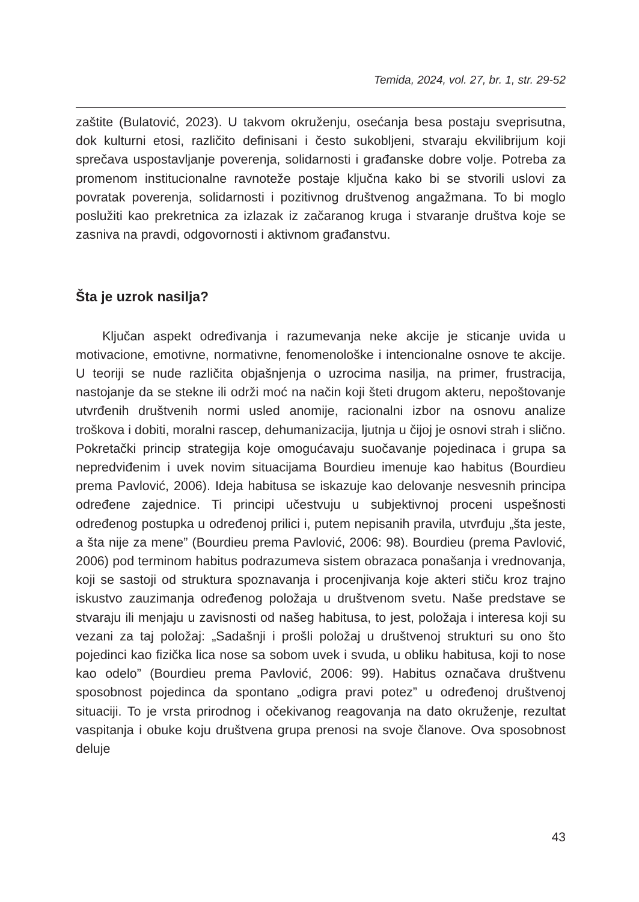Temida, 2024, vol. 27, br. 1, str. 29-52
zaštite (Bulatović, 2023). U takvom okruženju, osećanja besa postaju sveprisutna, dok kulturni etosi, različito definisani i često sukobljeni, stvaraju ekvilibrijum koji sprečava uspostavljanje poverenja, solidarnosti i građanske dobre volje. Potreba za promenom institucionalne ravnoteže postaje ključna kako bi se stvorili uslovi za povratak poverenja, solidarnosti i pozitivnog društvenog angažmana. To bi moglo poslužiti kao prekretnica za izlazak iz začaranog kruga i stvaranje društva koje se zasniva na pravdi, odgovornosti i aktivnom građanstvu.
Šta je uzrok nasilja?
Ključan aspekt određivanja i razumevanja neke akcije je sticanje uvida u motivacione, emotivne, normativne, fenomenološke i intencionalne osnove te akcije. U teoriji se nude različita objašnjenja o uzrocima nasilja, na primer, frustracija, nastojanje da se stekne ili održi moć na način koji šteti drugom akteru, nepoštovanje utvrđenih društvenih normi usled anomije, racionalni izbor na osnovu analize troškova i dobiti, moralni rascep, dehumanizacija, ljutnja u čijoj je osnovi strah i slično. Pokretački princip strategija koje omogućavaju suočavanje pojedinaca i grupa sa nepredviđenim i uvek novim situacijama Bourdieu imenuje kao habitus (Bourdieu prema Pavlović, 2006). Ideja habitusa se iskazuje kao delovanje nesvesnih principa određene zajednice. Ti principi učestvuju u subjektivnoj proceni uspešnosti određenog postupka u određenoj prilici i, putem nepisanih pravila, utvrđuju „šta jeste, a šta nije za mene” (Bourdieu prema Pavlović, 2006: 98). Bourdieu (prema Pavlović, 2006) pod terminom habitus podrazumeva sistem obrazaca ponašanja i vrednovanja, koji se sastoji od struktura spoznavanja i procenjivanja koje akteri stiču kroz trajno iskustvo zauzimanja određenog položaja u društvenom svetu. Naše predstave se stvaraju ili menjaju u zavisnosti od našeg habitusa, to jest, položaja i interesa koji su vezani za taj položaj: „Sadašnji i prošli položaj u društvenoj strukturi su ono što pojedinci kao fizička lica nose sa sobom uvek i svuda, u obliku habitusa, koji to nose kao odelo” (Bourdieu prema Pavlović, 2006: 99). Habitus označava društvenu sposobnost pojedinca da spontano „odigra pravi potez” u određenoj društvenoj situaciji. To je vrsta prirodnog i očekivanog reagovanja na dato okruženje, rezultat vaspitanja i obuke koju društvena grupa prenosi na svoje članove. Ova sposobnost deluje
43